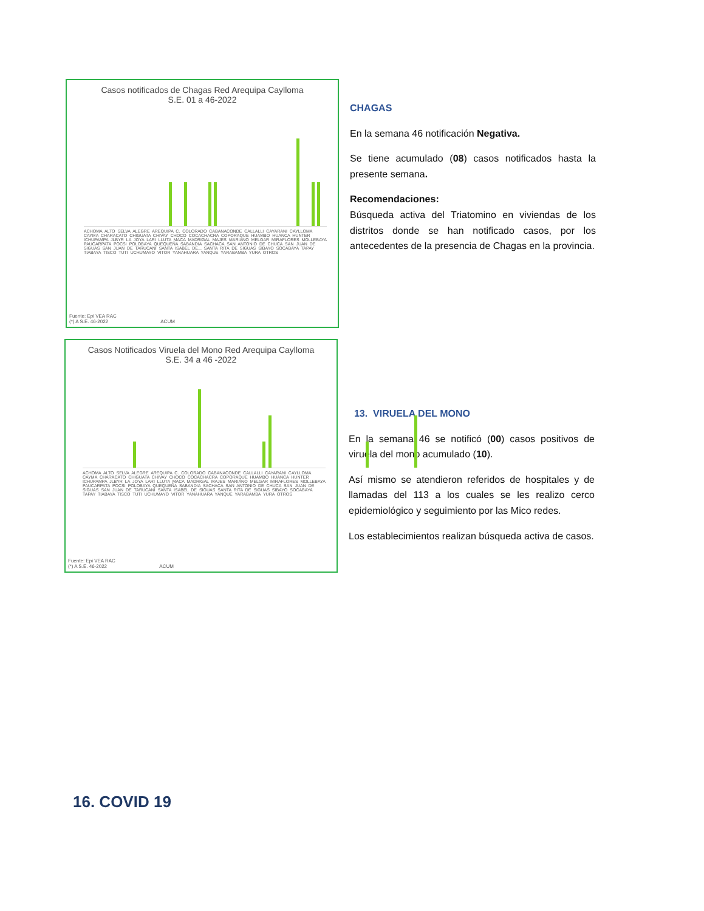Casos notificados de Chagas Red Arequipa Caylloma
S.E. 01 a 46-2022
ACHOMA ALTO SELVA ALEGRE AREQUIPA C. COLORADO CABANACONDE CALLALLI CAYARANI CAYLLOMA CAYMA CHARACATO CHIGUATA CHIVAY CHOCO COCACHACRA COPORAQUE HUAMBO HUANCA HUNTER ICHUPAMPA JLBYR LA JOYA LARI LLUTA MACA MADRIGAL MAJES MARIANO MELGAR MIRAFLORES MOLLEBAYA PAUCARPATA POCSI POLOBAYA QUEQUEÑA SABANDIA SACHACA SAN ANTONIO DE CHUCA SAN JUAN DE SIGUAS SAN JUAN DE TARUCANI SANTA ISABEL DE... SANTA RITA DE SIGUAS SIBAYO SOCABAYA TAPAY TIABAYA TISCO TUTI UCHUMAYO VITOR YANAHUARA YANQUE YARABAMBA YURA OTROS
Fuente: Epi VEA RAC
(*) A S.E. 46-2022 ACUM
CHAGAS
En la semana 46 notificación Negativa.
Se tiene acumulado (08) casos notificados hasta la presente semana.
Recomendaciones:
Búsqueda activa del Triatomino en viviendas de los distritos donde se han notificado casos, por los antecedentes de la presencia de Chagas en la provincia.
Casos Notificados Viruela del Mono Red Arequipa Caylloma
S.E. 34 a 46 -2022
ACHOMA ALTO SELVA ALEGRE AREQUIPA C. COLORADO CABANACONDE CALLALLI CAYARANI CAYLLOMA CAYMA CHARACATO CHIGUATA CHIVAY CHOCO COCACHACRA COPORAQUE HUAMBO HUANCA HUNTER ICHUPAMPA JLBYR LA JOYA LARI LLUTA MACA MADRIGAL MAJES MARIANO MELGAR MIRAFLORES MOLLEBAYA PAUCARPATA POCSI POLOBAYA QUEQUEÑA SABANDIA SACHACA SAN ANTONIO DE CHUCA SAN JUAN DE SIGUAS SAN JUAN DE TARUCANI SANTA ISABEL DE SIGUAS SANTA RITA DE SIGUAS SIBAYO SOCABAYA TAPAY TIABAYA TISCO TUTI UCHUMAYO VITOR YANAHUARA YANQUE YARABAMBA YURA OTROS
Fuente: Epi VEA RAC
(*) A S.E. 46-2022 ACUM
13. VIRUELA DEL MONO
En la semana 46 se notificó (00) casos positivos de viruela del mono acumulado (10).
Así mismo se atendieron referidos de hospitales y de llamadas del 113 a los cuales se les realizo cerco epidemiológico y seguimiento por las Mico redes.
Los establecimientos realizan búsqueda activa de casos.
16. COVID 19